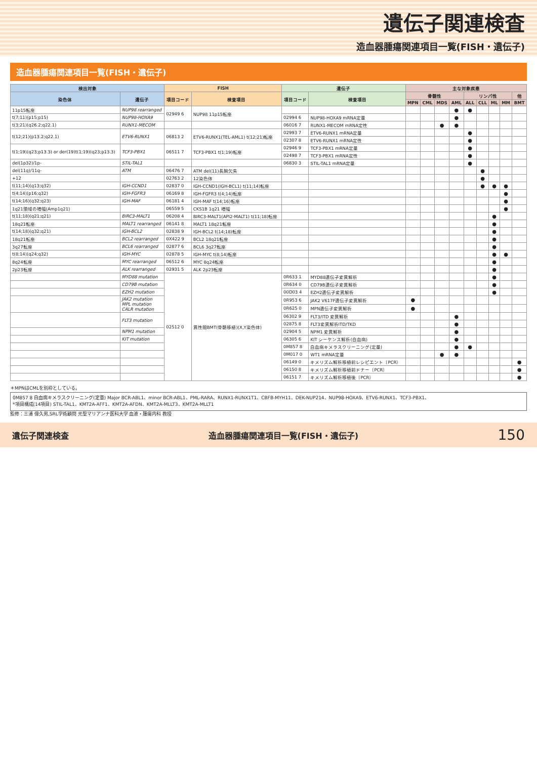遺伝子関連検査
造血器腫瘍関連項目一覧(FISH・遺伝子)
造血器腫瘍関連項目一覧(FISH・遺伝子)
| 検出対象 | | FISH | | 遺伝子 | | 主な対象疾患 | | | | | | | | |
| --- | --- | --- | --- | --- | --- | --- | --- | --- | --- | --- | --- | --- | --- | --- |
| 染色体 | 遺伝子 | 項目コード | 検査項目 | 項目コード | 検査項目 | 骨髄性 | | | | リンパ性 | | | | 他 |
| | | | | | | MPN | CML | MDS | AML | ALL | CLL | ML | MM | BMT |
| 11p15転座 | NUP98 rearranged | 02949 6 | NUP98 11p15転座 | | | | | | ● | ● | | | | |
| t(7;11)(p15;p15) | NUP98-HOXA9 | | | 02994 6 | NUP98-HOXA9 mRNA定量 | | | | ● | | | | | |
| t(3;21)(q26.2;q22.1) | RUNX1-MECOM | | | 06016 7 | RUNX1-MECOM mRNA定性 | | | ● | ● | | | | | |
| t(12;21)(p13.2;q22.1) | ETV6-RUNX1 | 06813 2 | ETV6-RUNX1(TEL-AML1) t(12;21)転座 | 02993 7 | ETV6-RUNX1 mRNA定量 | | | | | ● | | | | |
| | | | | 02307 8 | ETV6-RUNX1 mRNA定性 | | | | | ● | | | | |
| t(1;19)(q23;p13.3) or der(19)t(1;19)(q23;p13.3) | TCF3-PBX1 | 06511 7 | TCF3-PBX1 t(1;19)転座 | 02946 9 | TCF3-PBX1 mRNA定量 | | | | | ● | | | | |
| | | | | 02498 7 | TCF3-PBX1 mRNA定性 | | | | | ● | | | | |
| del(1p32)/1p- | STIL-TAL1 | | | 06830 3 | STIL-TAL1 mRNA定量 | | | | | ● | | | | |
| del(11q)/11q- | ATM | 06476 7 | ATM del(11)長腕欠失 | | | | | | | | ● | | | |
| +12 | | 02763 2 | 12染色体 | | | | | | | | ● | | | |
| t(11;14)(q13;q32) | IGH-CCND1 | 02837 0 | IGH-CCND1(IGH-BCL1) t(11;14)転座 | | | | | | | | ● | ● | ● | |
| t(4;14)(p16;q32) | IGH-FGFR3 | 06169 8 | IGH-FGFR3 t(4;14)転座 | | | | | | | | | | ● | |
| t(14;16)(q32;q23) | IGH-MAF | 06181 4 | IGH-MAF t(14;16)転座 | | | | | | | | | | ● | |
| 1q21領域の増幅(Amp1q21) | | 06559 5 | CKS1B 1q21 増幅 | | | | | | | | | | ● | |
| t(11;18)(q21;q21) | BIRC3-MALT1 | 06208 4 | BIRC3-MALT1(API2-MALT1) t(11;18)転座 | | | | | | | | | ● | | |
| 18q21転座 | MALT1 rearranged | 06141 8 | MALT1 18q21転座 | | | | | | | | | ● | | |
| t(14;18)(q32;q21) | IGH-BCL2 | 02838 9 | IGH-BCL2 t(14;18)転座 | | | | | | | | | ● | | |
| 18q21転座 | BCL2 rearranged | 0X422 9 | BCL2 18q21転座 | | | | | | | | | ● | | |
| 3q27転座 | BCL6 rearranged | 02877 6 | BCL6 3q27転座 | | | | | | | | | ● | | |
| t(8;14)(q24;q32) | IGH-MYC | 02878 5 | IGH-MYC t(8;14)転座 | | | | | | | | | ● | ● | |
| 8q24転座 | MYC rearranged | 06512 6 | MYC 8q24転座 | | | | | | | | | ● | | |
| 2p23転座 | ALK rearranged | 02931 5 | ALK 2p23転座 | | | | | | | | | ● | | |
| | MYD88 mutation | 02512 0 | 異性間BMT(骨髄移植)(X,Y染色体) | 0R633 1 | MYD88遺伝子変異解析 | | | | | | | ● | | |
| | CD79B mutation | | | 0R634 0 | CD79B遺伝子変異解析 | | | | | | | ● | | |
| | EZH2 mutation | | | 00D03 4 | EZH2遺伝子変異解析 | | | | | | | ● | | |
| | JAK2 mutation MPL mutation CALR mutation | | | 0R953 6 | JAK2 V617F遺伝子変異解析 | ● | | | | | | | | |
| | | | | 0R625 0 | MPN遺伝子変異解析 | ● | | | | | | | | |
| | FLT3 mutation | | | 06302 9 | FLT3/ITD 変異解析 | | | | ● | | | | | |
| | | | | 02875 8 | FLT3変異解析ITD/TKD | | | | ● | | | | | |
| | NPM1 mutation | | | 02904 5 | NPM1 変異解析 | | | | ● | | | | | |
| | KIT mutation | | | 06305 6 | KIT シーケンス解析(白血病) | | | | ● | | | | | |
| | | | | 0M857 8 | 白血病キメラスクリーニング(定量) | | | | ● | ● | | | | |
| | | | | 0M017 0 | WT1 mRNA定量 | | | ● | ● | | | | | |
| | | | | 06149 0 | キメリズム解析移植前レシピエント〔PCR〕 | | | | | | | | | ● |
| | | | | 06150 8 | キメリズム解析移植前ドナー〔PCR〕 | | | | | | | | | ● |
| | | | | 06151 7 | キメリズム解析移植後〔PCR〕 | | | | | | | | | ● |
＊MPNはCMLを別枠としている。
0M857 8 白血病キメラスクリーニング(定量) Major BCR-ABL1、minor BCR-ABL1、PML-RARA、RUNX1-RUNX1T1、CBFB-MYH11、DEK-NUP214、NUP98-HOXA9、ETV6-RUNX1、TCF3-PBX1、
*項目構成(14項目) STIL-TAL1、KMT2A-AFF1、KMT2A-AFDN、KMT2A-MLLT3、KMT2A-MLLT1
監修：三浦 偉久男,SRL学術顧問 元聖マリアンナ医科大学 血液・腫瘍内科 教授
遺伝子関連検査 造血器腫瘍関連項目一覧(FISH・遺伝子) 150